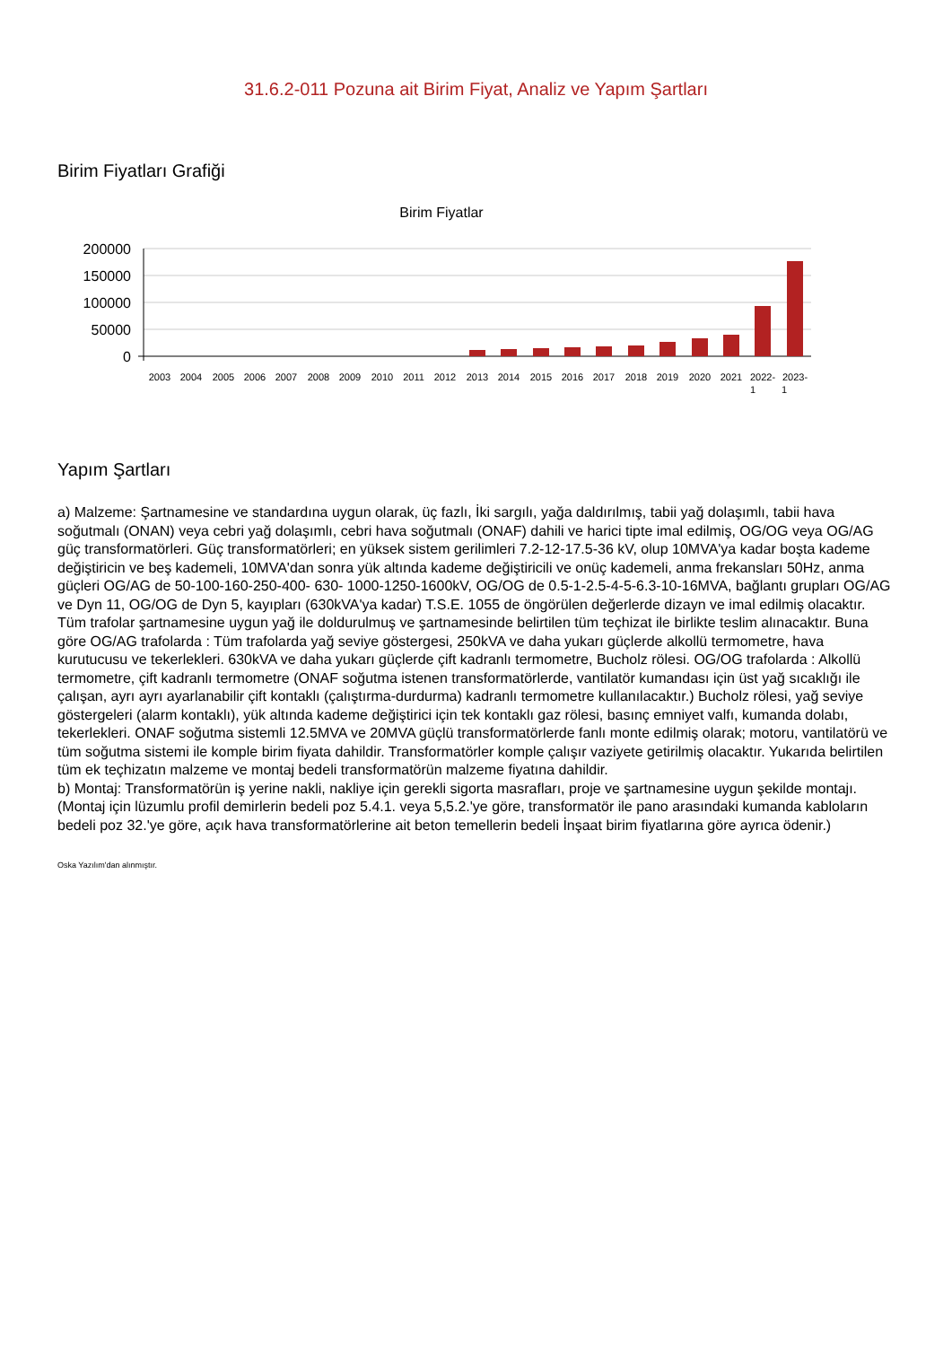31.6.2-011 Pozuna ait Birim Fiyat, Analiz ve Yapım Şartları
Birim Fiyatları Grafiği
Birim Fiyatlar
200000
150000
100000
50000
0
2003
2004
2005
2006
2007
2008
2009
2010
2011
2012
2013
2014
2015
2016
2017
2018
2019
2020
2021
2022-
2023-
1
1
Yapım Şartları
a) Malzeme: Şartnamesine ve standardına uygun olarak, üç fazlı, İki sargılı, yağa daldırılmış, tabii yağ dolaşımlı, tabii hava soğutmalı (ONAN) veya cebri yağ dolaşımlı, cebri hava soğutmalı (ONAF) dahili ve harici tipte imal edilmiş, OG/OG veya OG/AG güç transformatörleri. Güç transformatörleri; en yüksek sistem gerilimleri 7.2-12-17.5-36 kV, olup 10MVA'ya kadar boşta kademe değiştiricin ve beş kademeli, 10MVA'dan sonra yük altında kademe değiştiricili ve onüç kademeli, anma frekansları 50Hz, anma güçleri OG/AG de 50-100-160-250-400- 630- 1000-1250-1600kV, OG/OG de 0.5-1-2.5-4-5-6.3-10-16MVA, bağlantı grupları OG/AG ve Dyn 11, OG/OG de Dyn 5, kayıpları (630kVA'ya kadar) T.S.E. 1055 de öngörülen değerlerde dizayn ve imal edilmiş olacaktır. Tüm trafolar şartnamesine uygun yağ ile doldurulmuş ve şartnamesinde belirtilen tüm teçhizat ile birlikte teslim alınacaktır. Buna göre OG/AG trafolarda : Tüm trafolarda yağ seviye göstergesi, 250kVA ve daha yukarı güçlerde alkollü termometre, hava kurutucusu ve tekerlekleri. 630kVA ve daha yukarı güçlerde çift kadranlı termometre, Bucholz rölesi. OG/OG trafolarda : Alkollü termometre, çift kadranlı termometre (ONAF soğutma istenen transformatörlerde, vantilatör kumandası için üst yağ sıcaklığı ile çalışan, ayrı ayrı ayarlanabilir çift kontaklı (çalıştırma-durdurma) kadranlı termometre kullanılacaktır.) Bucholz rölesi, yağ seviye göstergeleri (alarm kontaklı), yük altında kademe değiştirici için tek kontaklı gaz rölesi, basınç emniyet valfı, kumanda dolabı, tekerlekleri. ONAF soğutma sistemli 12.5MVA ve 20MVA güçlü transformatörlerde fanlı monte edilmiş olarak; motoru, vantilatörü ve tüm soğutma sistemi ile komple birim fiyata dahildir. Transformatörler komple çalışır vaziyete getirilmiş olacaktır. Yukarıda belirtilen tüm ek teçhizatın malzeme ve montaj bedeli transformatörün malzeme fiyatına dahildir.
b) Montaj: Transformatörün iş yerine nakli, nakliye için gerekli sigorta masrafları, proje ve şartnamesine uygun şekilde montajı. (Montaj için lüzumlu profil demirlerin bedeli poz 5.4.1. veya 5,5.2.'ye göre, transformatör ile pano arasındaki kumanda kabloların bedeli poz 32.'ye göre, açık hava transformatörlerine ait beton temellerin bedeli İnşaat birim fiyatlarına göre ayrıca ödenir.)
Oska Yazılım'dan alınmıştır.